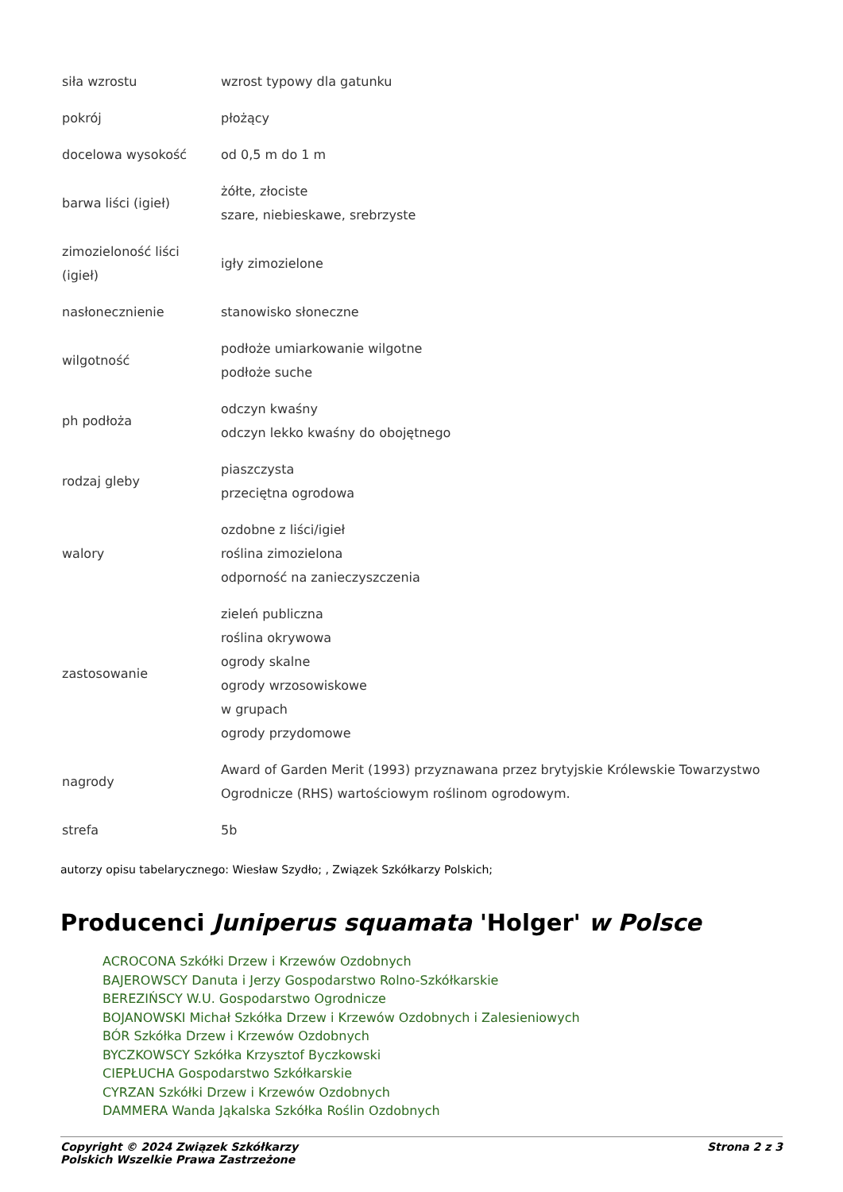| siła wzrostu | wzrost typowy dla gatunku |
| pokrój | płożący |
| docelowa wysokość | od 0,5 m do 1 m |
| barwa liści (igieł) | żółte, złociste szare, niebieskawe, srebrzyste |
| zimozieloność liści (igieł) | igły zimozielone |
| nasłonecznienie | stanowisko słoneczne |
| wilgotność | podłoże umiarkowanie wilgotne podłoże suche |
| ph podłoża | odczyn kwaśny odczyn lekko kwaśny do obojętnego |
| rodzaj gleby | piaszczysta przeciętna ogrodowa |
| walory | ozdobne z liści/igieł roślina zimozielona odporność na zanieczyszczenia |
| zastosowanie | zieleń publiczna roślina okrywowa ogrody skalne ogrody wrzosowiskowe w grupach ogrody przydomowe |
| nagrody | Award of Garden Merit (1993) przyznawana przez brytyjskie Królewskie Towarzystwo Ogrodnicze (RHS) wartościowym roślinom ogrodowym. |
| strefa | 5b |
autorzy opisu tabelarycznego: Wiesław Szydło; , Związek Szkółkarzy Polskich;
Producenci Juniperus squamata 'Holger' w Polsce
ACROCONA Szkółki Drzew i Krzewów Ozdobnych
BAJEROWSCY Danuta i Jerzy Gospodarstwo Rolno-Szkółkarskie
BEREZIŃSCY W.U. Gospodarstwo Ogrodnicze
BOJANOWSKI Michał Szkółka Drzew i Krzewów Ozdobnych i Zalesieniowych
BÓR Szkółka Drzew i Krzewów Ozdobnych
BYCZKOWSCY Szkółka Krzysztof Byczkowski
CIEPŁUCHA Gospodarstwo Szkółkarskie
CYRZAN Szkółki Drzew i Krzewów Ozdobnych
DAMMERA Wanda Jąkalska Szkółka Roślin Ozdobnych
Copyright © 2024 Związek Szkółkarzy
Polskich Wszelkie Prawa Zastrzeżone
Strona 2 z 3